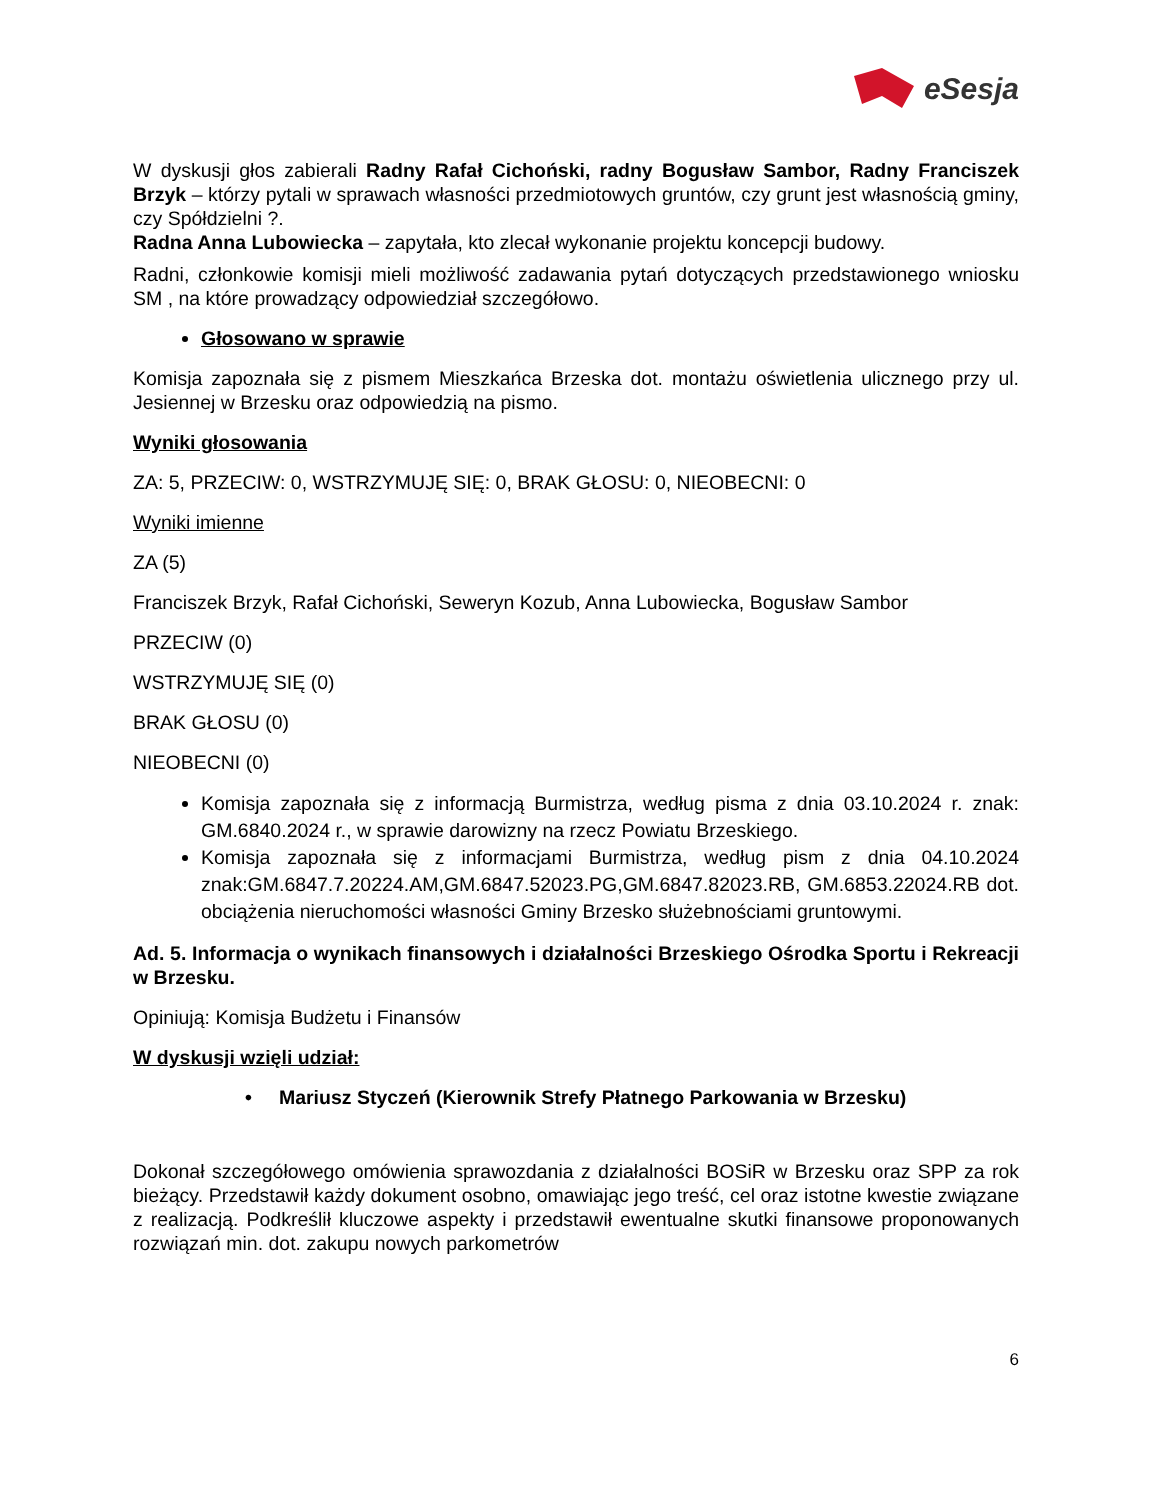eSesja
W dyskusji głos zabierali Radny Rafał Cichoński, radny Bogusław Sambor, Radny Franciszek Brzyk – którzy pytali w sprawach własności przedmiotowych gruntów, czy grunt jest własnością gminy, czy Spółdzielni ?.
Radna Anna Lubowiecka – zapytała, kto zlecał wykonanie projektu koncepcji budowy.
Radni, członkowie komisji mieli możliwość zadawania pytań dotyczących przedstawionego wniosku SM , na które prowadzący odpowiedział szczegółowo.
Głosowano w sprawie
Komisja zapoznała się z pismem Mieszkańca Brzeska dot. montażu oświetlenia ulicznego przy ul. Jesiennej w Brzesku oraz odpowiedzią na pismo.
Wyniki głosowania
ZA: 5, PRZECIW: 0, WSTRZYMUJĘ SIĘ: 0, BRAK GŁOSU: 0, NIEOBECNI: 0
Wyniki imienne
ZA (5)
Franciszek Brzyk, Rafał Cichoński, Seweryn Kozub, Anna Lubowiecka, Bogusław Sambor
PRZECIW (0)
WSTRZYMUJĘ SIĘ (0)
BRAK GŁOSU (0)
NIEOBECNI (0)
Komisja zapoznała się z informacją Burmistrza, według pisma z dnia 03.10.2024 r. znak: GM.6840.2024 r., w sprawie darowizny na rzecz Powiatu Brzeskiego.
Komisja zapoznała się z informacjami Burmistrza, według pism z dnia 04.10.2024 znak:GM.6847.7.20224.AM,GM.6847.52023.PG,GM.6847.82023.RB, GM.6853.22024.RB dot. obciążenia nieruchomości własności Gminy Brzesko służebnościami gruntowymi.
Ad. 5. Informacja o wynikach finansowych i działalności Brzeskiego Ośrodka Sportu i Rekreacji w Brzesku.
Opiniują: Komisja Budżetu i Finansów
W dyskusji wzięli udział:
• Mariusz Styczeń (Kierownik Strefy Płatnego Parkowania w Brzesku)
Dokonał szczegółowego omówienia sprawozdania z działalności BOSiR w Brzesku oraz SPP za rok bieżący. Przedstawił każdy dokument osobno, omawiając jego treść, cel oraz istotne kwestie związane z realizacją. Podkreślił kluczowe aspekty i przedstawił ewentualne skutki finansowe proponowanych rozwiązań min. dot. zakupu nowych parkometrów
6